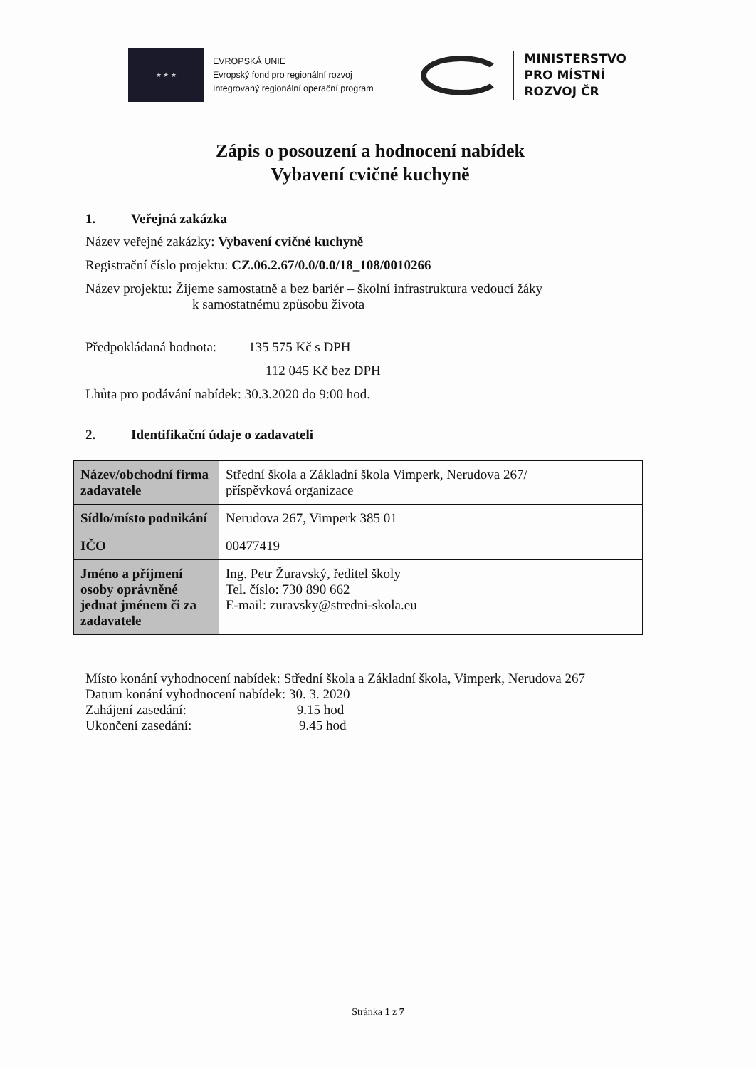★ ★ ★
EVROPSKÁ UNIE
Evropský fond pro regionální rozvoj
Integrovaný regionální operační program
MINISTERSTVO
PRO MÍSTNÍ
ROZVOJ ČR
Zápis o posouzení a hodnocení nabídek
Vybavení cvičné kuchyně
1. Veřejná zakázka
Název veřejné zakázky: Vybavení cvičné kuchyně
Registrační číslo projektu: CZ.06.2.67/0.0/0.0/18_108/0010266
Název projektu: Žijeme samostatně a bez bariér – školní infrastruktura vedoucí žáky
k samostatnému způsobu života
Předpokládaná hodnota: 135 575 Kč s DPH
112 045 Kč bez DPH
Lhůta pro podávání nabídek: 30.3.2020 do 9:00 hod.
2. Identifikační údaje o zadavateli
| Název/obchodní firma zadavatele | Střední škola a Základní škola Vimperk, Nerudova 267/ příspěvková organizace |
| Sídlo/místo podnikání | Nerudova 267, Vimperk 385 01 |
| IČO | 00477419 |
| Jméno a příjmení osoby oprávněné jednat jménem či za zadavatele | Ing. Petr Žuravský, ředitel školy Tel. číslo: 730 890 662 E-mail: zuravsky@stredni-skola.eu |
Místo konání vyhodnocení nabídek: Střední škola a Základní škola, Vimperk, Nerudova 267
Datum konání vyhodnocení nabídek: 30. 3. 2020
Zahájení zasedání: 9.15 hod
Ukončení zasedání: 9.45 hod
Stránka 1 z 7